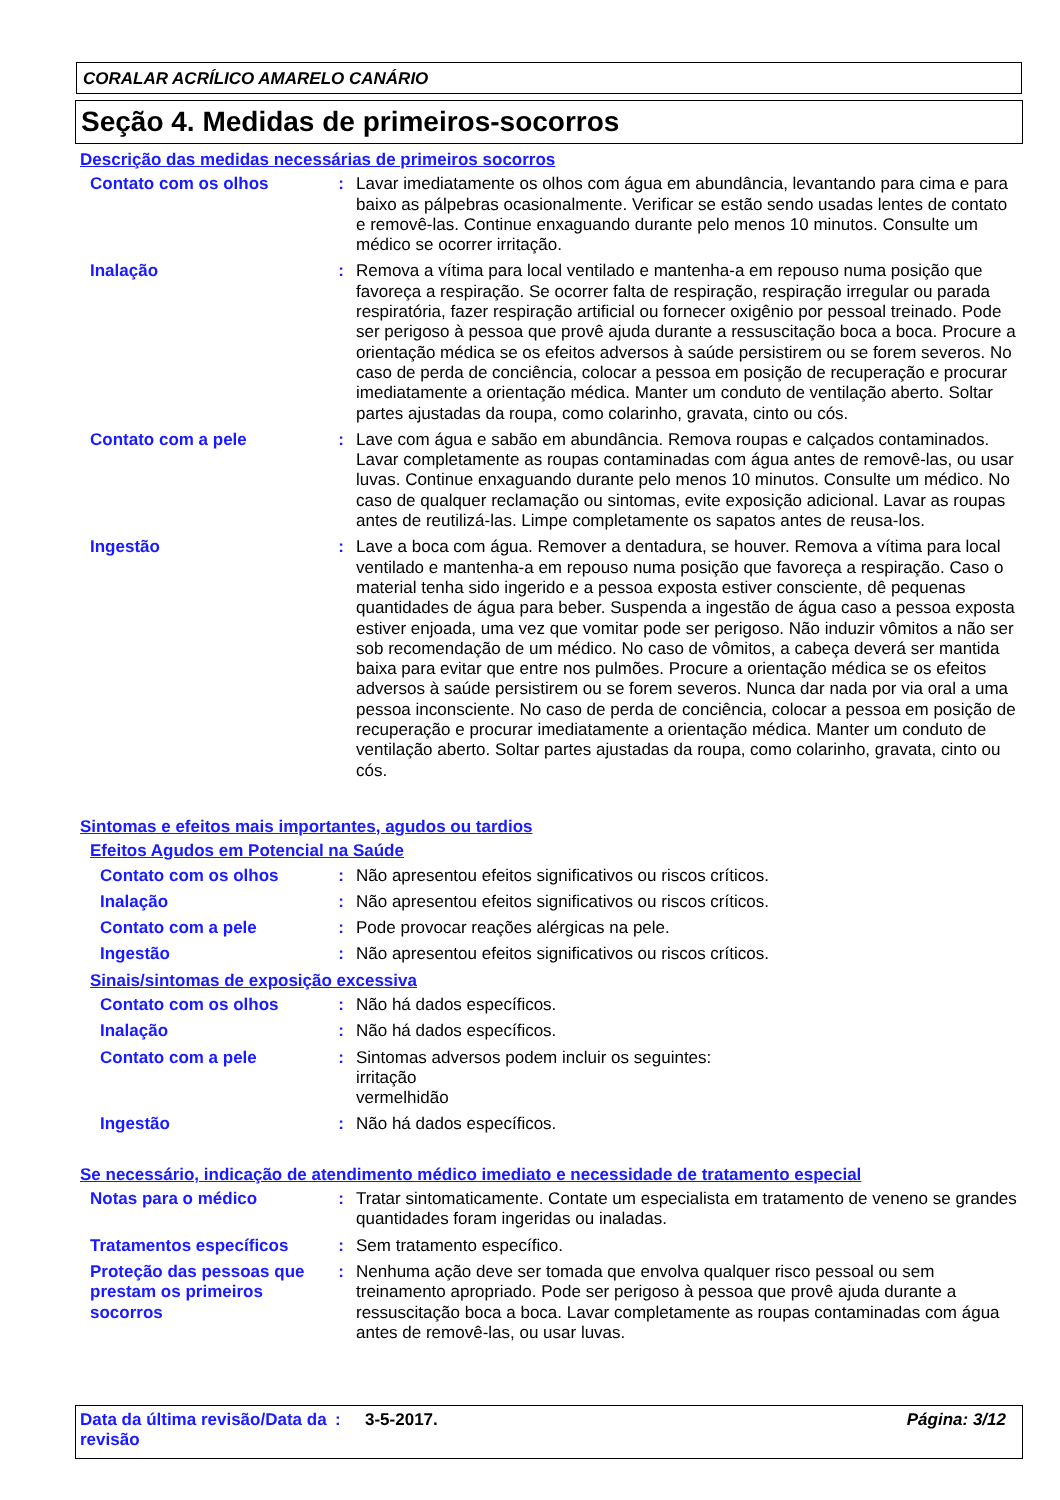CORALAR ACRÍLICO AMARELO CANÁRIO
Seção 4. Medidas de primeiros-socorros
Descrição das medidas necessárias de primeiros socorros
Contato com os olhos : Lavar imediatamente os olhos com água em abundância, levantando para cima e para baixo as pálpebras ocasionalmente. Verificar se estão sendo usadas lentes de contato e removê-las. Continue enxaguando durante pelo menos 10 minutos. Consulte um médico se ocorrer irritação.
Inalação : Remova a vítima para local ventilado e mantenha-a em repouso numa posição que favoreça a respiração. Se ocorrer falta de respiração, respiração irregular ou parada respiratória, fazer respiração artificial ou fornecer oxigênio por pessoal treinado. Pode ser perigoso à pessoa que provê ajuda durante a ressuscitação boca a boca. Procure a orientação médica se os efeitos adversos à saúde persistirem ou se forem severos. No caso de perda de conciência, colocar a pessoa em posição de recuperação e procurar imediatamente a orientação médica. Manter um conduto de ventilação aberto. Soltar partes ajustadas da roupa, como colarinho, gravata, cinto ou cós.
Contato com a pele : Lave com água e sabão em abundância. Remova roupas e calçados contaminados. Lavar completamente as roupas contaminadas com água antes de removê-las, ou usar luvas. Continue enxaguando durante pelo menos 10 minutos. Consulte um médico. No caso de qualquer reclamação ou sintomas, evite exposição adicional. Lavar as roupas antes de reutilizá-las. Limpe completamente os sapatos antes de reusa-los.
Ingestão : Lave a boca com água. Remover a dentadura, se houver. Remova a vítima para local ventilado e mantenha-a em repouso numa posição que favoreça a respiração. Caso o material tenha sido ingerido e a pessoa exposta estiver consciente, dê pequenas quantidades de água para beber. Suspenda a ingestão de água caso a pessoa exposta estiver enjoada, uma vez que vomitar pode ser perigoso. Não induzir vômitos a não ser sob recomendação de um médico. No caso de vômitos, a cabeça deverá ser mantida baixa para evitar que entre nos pulmões. Procure a orientação médica se os efeitos adversos à saúde persistirem ou se forem severos. Nunca dar nada por via oral a uma pessoa inconsciente. No caso de perda de conciência, colocar a pessoa em posição de recuperação e procurar imediatamente a orientação médica. Manter um conduto de ventilação aberto. Soltar partes ajustadas da roupa, como colarinho, gravata, cinto ou cós.
Sintomas e efeitos mais importantes, agudos ou tardios
Efeitos Agudos em Potencial na Saúde
Contato com os olhos : Não apresentou efeitos significativos ou riscos críticos.
Inalação : Não apresentou efeitos significativos ou riscos críticos.
Contato com a pele : Pode provocar reações alérgicas na pele.
Ingestão : Não apresentou efeitos significativos ou riscos críticos.
Sinais/sintomas de exposição excessiva
Contato com os olhos : Não há dados específicos.
Inalação : Não há dados específicos.
Contato com a pele : Sintomas adversos podem incluir os seguintes:
irritação
vermelhidão
Ingestão : Não há dados específicos.
Se necessário, indicação de atendimento médico imediato e necessidade de tratamento especial
Notas para o médico : Tratar sintomaticamente. Contate um especialista em tratamento de veneno se grandes quantidades foram ingeridas ou inaladas.
Tratamentos específicos : Sem tratamento específico.
Proteção das pessoas que prestam os primeiros socorros
: Nenhuma ação deve ser tomada que envolva qualquer risco pessoal ou sem treinamento apropriado. Pode ser perigoso à pessoa que provê ajuda durante a ressuscitação boca a boca. Lavar completamente as roupas contaminadas com água antes de removê-las, ou usar luvas.
Data da última revisão/Data da revisão
: 3-5-2017. Página: 3/12